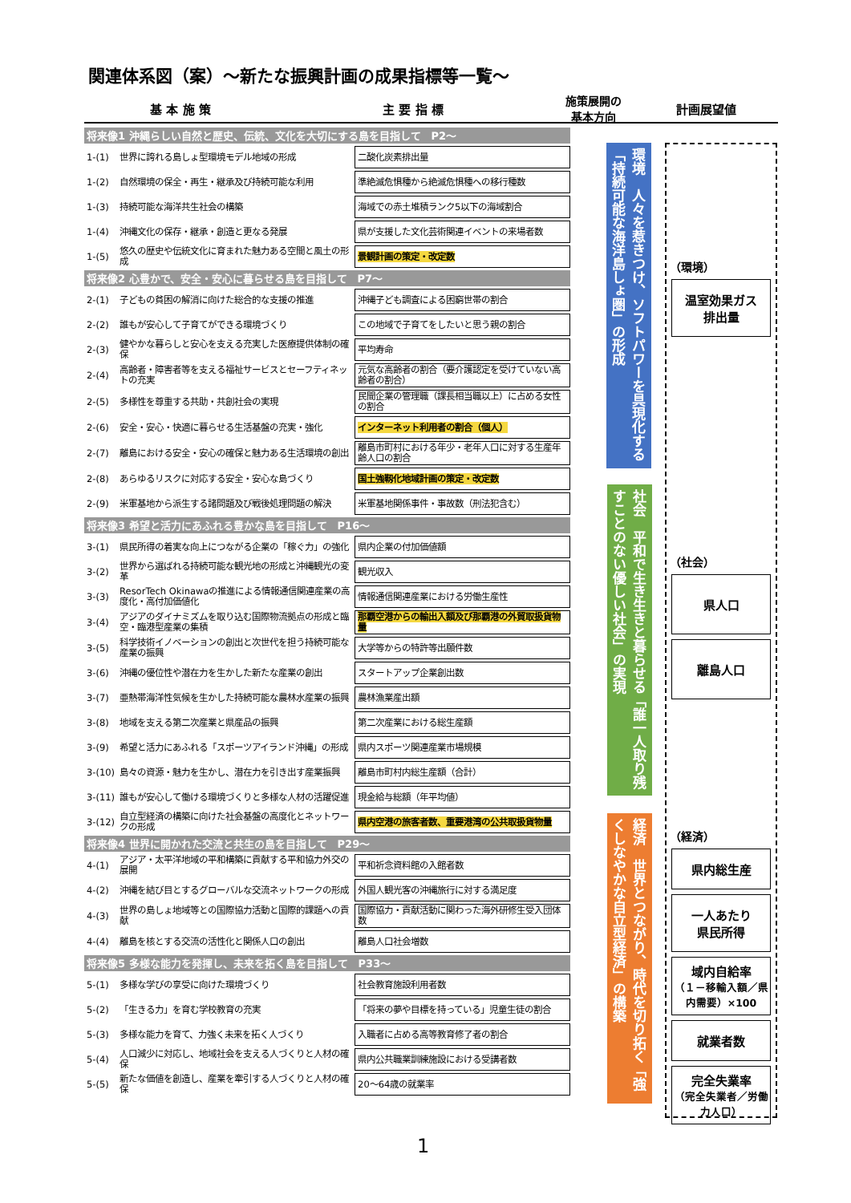関連体系図（案）～新たな振興計画の成果指標等一覧～
基 本 施 策 主 要 指 標 施策展開の
基本方向 計画展望値
| 将来像1 沖縄らしい自然と歴史、伝統、文化を大切にする島を目指して P2～ | | |
| 1-(1) | 世界に誇れる島しょ型環境モデル地域の形成 | 二酸化炭素排出量 |
| 1-(2) | 自然環境の保全・再生・継承及び持続可能な利用 | 準絶滅危惧種から絶滅危惧種への移行種数 |
| 1-(3) | 持続可能な海洋共生社会の構築 | 海域での赤土堆積ランク5以下の海域割合 |
| 1-(4) | 沖縄文化の保存・継承・創造と更なる発展 | 県が支援した文化芸術関連イベントの来場者数 |
| 1-(5) | 悠久の歴史や伝統文化に育まれた魅力ある空間と風土の形成 | 景観計画の策定・改定数 |
| 将来像2 心豊かで、安全・安心に暮らせる島を目指して P7～ | | |
| 2-(1) | 子どもの貧困の解消に向けた総合的な支援の推進 | 沖縄子ども調査による困窮世帯の割合 |
| 2-(2) | 誰もが安心して子育てができる環境づくり | この地域で子育てをしたいと思う親の割合 |
| 2-(3) | 健やかな暮らしと安心を支える充実した医療提供体制の確保 | 平均寿命 |
| 2-(4) | 高齢者・障害者等を支える福祉サービスとセーフティネットの充実 | 元気な高齢者の割合（要介護認定を受けていない高齢者の割合） |
| 2-(5) | 多様性を尊重する共助・共創社会の実現 | 民間企業の管理職（課長相当職以上）に占める女性の割合 |
| 2-(6) | 安全・安心・快適に暮らせる生活基盤の充実・強化 | インターネット利用者の割合（個人） |
| 2-(7) | 離島における安全・安心の確保と魅力ある生活環境の創出 | 離島市町村における年少・老年人口に対する生産年齢人口の割合 |
| 2-(8) | あらゆるリスクに対応する安全・安心な島づくり | 国土強靱化地域計画の策定・改定数 |
| 2-(9) | 米軍基地から派生する諸問題及び戦後処理問題の解決 | 米軍基地関係事件・事故数（刑法犯含む） |
| 将来像3 希望と活力にあふれる豊かな島を目指して P16～ | | |
| 3-(1) | 県民所得の着実な向上につながる企業の「稼ぐ力」の強化 | 県内企業の付加価値額 |
| 3-(2) | 世界から選ばれる持続可能な観光地の形成と沖縄観光の変革 | 観光収入 |
| 3-(3) | ResorTech Okinawaの推進による情報通信関連産業の高度化・高付加価値化 | 情報通信関連産業における労働生産性 |
| 3-(4) | アジアのダイナミズムを取り込む国際物流拠点の形成と臨空・臨港型産業の集積 | 那覇空港からの輸出入額及び那覇港の外貿取扱貨物量 |
| 3-(5) | 科学技術イノベーションの創出と次世代を担う持続可能な産業の振興 | 大学等からの特許等出願件数 |
| 3-(6) | 沖縄の優位性や潜在力を生かした新たな産業の創出 | スタートアップ企業創出数 |
| 3-(7) | 亜熱帯海洋性気候を生かした持続可能な農林水産業の振興 | 農林漁業産出額 |
| 3-(8) | 地域を支える第二次産業と県産品の振興 | 第二次産業における総生産額 |
| 3-(9) | 希望と活力にあふれる「スポーツアイランド沖縄」の形成 | 県内スポーツ関連産業市場規模 |
| 3-(10) | 島々の資源・魅力を生かし、潜在力を引き出す産業振興 | 離島市町村内総生産額（合計） |
| 3-(11) | 誰もが安心して働ける環境づくりと多様な人材の活躍促進 | 現金給与総額（年平均値） |
| 3-(12) | 自立型経済の構築に向けた社会基盤の高度化とネットワークの形成 | 県内空港の旅客者数、重要港湾の公共取扱貨物量 |
| 将来像4 世界に開かれた交流と共生の島を目指して P29～ | | |
| 4-(1) | アジア・太平洋地域の平和構築に貢献する平和協力外交の展開 | 平和祈念資料館の入館者数 |
| 4-(2) | 沖縄を結び目とするグローバルな交流ネットワークの形成 | 外国人観光客の沖縄旅行に対する満足度 |
| 4-(3) | 世界の島しょ地域等との国際協力活動と国際的課題への貢献 | 国際協力・貢献活動に関わった海外研修生受入団体数 |
| 4-(4) | 離島を核とする交流の活性化と関係人口の創出 | 離島人口社会増数 |
| 将来像5 多様な能力を発揮し、未来を拓く島を目指して P33～ | | |
| 5-(1) | 多様な学びの享受に向けた環境づくり | 社会教育施設利用者数 |
| 5-(2) | 「生きる力」を育む学校教育の充実 | 「将来の夢や目標を持っている」児童生徒の割合 |
| 5-(3) | 多様な能力を育て、力強く未来を拓く人づくり | 入職者に占める高等教育修了者の割合 |
| 5-(4) | 人口減少に対応し、地域社会を支える人づくりと人材の確保 | 県内公共職業訓練施設における受講者数 |
| 5-(5) | 新たな価値を創造し、産業を牽引する人づくりと人材の確保 | 20～64歳の就業率 |
環境　人々を惹きつけ、ソフトパワーを具現化する「持続可能な海洋島しょ圏」の形成
社会　平和で生き生きと暮らせる「誰一人取り残すことのない優しい社会」の実現
経済　世界とつながり、時代を切り拓く「強くしなやかな自立型経済」の構築
（環境）
温室効果ガス
排出量
（社会）
県人口
離島人口
（経済）
県内総生産
一人あたり
県民所得
域内自給率
（１－移輸入額／県内需要）×100
就業者数
完全失業率
（完全失業者／労働力人口）
1